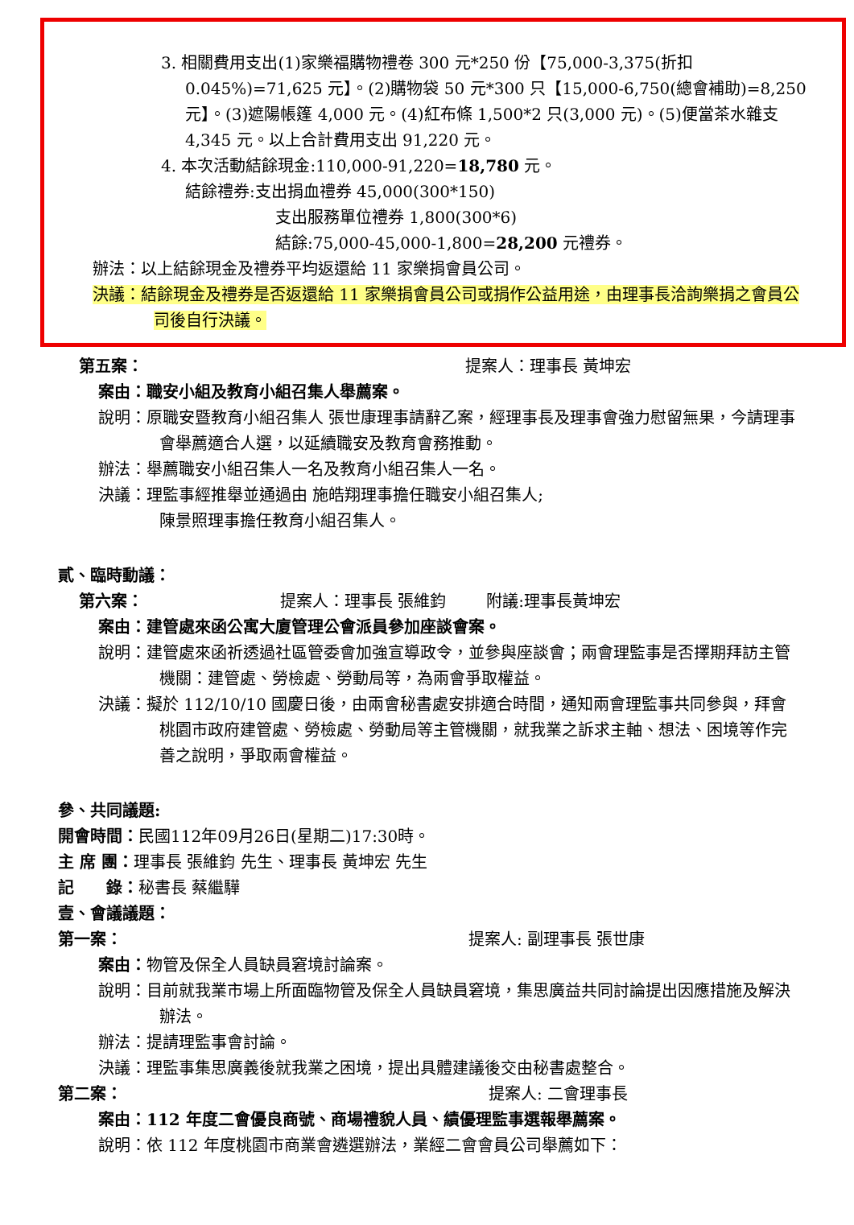3. 相關費用支出(1)家樂福購物禮卷 300 元*250 份【75,000-3,375(折扣0.045%)=71,625 元】。(2)購物袋 50 元*300 只【15,000-6,750(總會補助)=8,250 元】。(3)遮陽帳篷 4,000 元。(4)紅布條 1,500*2 只(3,000 元)。(5)便當茶水雜支 4,345 元。以上合計費用支出 91,220 元。
4. 本次活動結餘現金:110,000-91,220=18,780 元。
結餘禮券:支出捐血禮券 45,000(300*150)
支出服務單位禮券 1,800(300*6)
結餘:75,000-45,000-1,800=28,200 元禮券。
辦法：以上結餘現金及禮券平均返還給 11 家樂捐會員公司。
決議：結餘現金及禮券是否返還給 11 家樂捐會員公司或捐作公益用途，由理事長洽詢樂捐之會員公司後自行決議。
第五案： 提案人：理事長 黃坤宏
案由：職安小組及教育小組召集人舉薦案。
說明：原職安暨教育小組召集人 張世康理事請辭乙案，經理事長及理事會強力慰留無果，今請理事會舉薦適合人選，以延續職安及教育會務推動。
辦法：舉薦職安小組召集人一名及教育小組召集人一名。
決議：理監事經推舉並通過由 施皓翔理事擔任職安小組召集人;
陳景照理事擔任教育小組召集人。
貳、臨時動議：
第六案： 提案人：理事長 張維鈞 附議:理事長黃坤宏
案由：建管處來函公寓大廈管理公會派員參加座談會案。
說明：建管處來函祈透過社區管委會加強宣導政令，並參與座談會；兩會理監事是否擇期拜訪主管機關：建管處、勞檢處、勞動局等，為兩會爭取權益。
決議：擬於 112/10/10 國慶日後，由兩會秘書處安排適合時間，通知兩會理監事共同參與，拜會桃園市政府建管處、勞檢處、勞動局等主管機關，就我業之訴求主軸、想法、困境等作完善之說明，爭取兩會權益。
參、共同議題:
開會時間：民國112年09月26日(星期二)17:30時。
主 席 團：理事長 張維鈞 先生、理事長 黃坤宏 先生
記　　錄：秘書長 蔡繼驊
壹、會議議題：
第一案： 提案人: 副理事長 張世康
案由：物管及保全人員缺員窘境討論案。
說明：目前就我業市場上所面臨物管及保全人員缺員窘境，集思廣益共同討論提出因應措施及解決辦法。
辦法：提請理監事會討論。
決議：理監事集思廣義後就我業之困境，提出具體建議後交由秘書處整合。
第二案： 提案人: 二會理事長
案由：112 年度二會優良商號、商場禮貌人員、績優理監事選報舉薦案。
說明：依 112 年度桃園市商業會遴選辦法，業經二會會員公司舉薦如下：